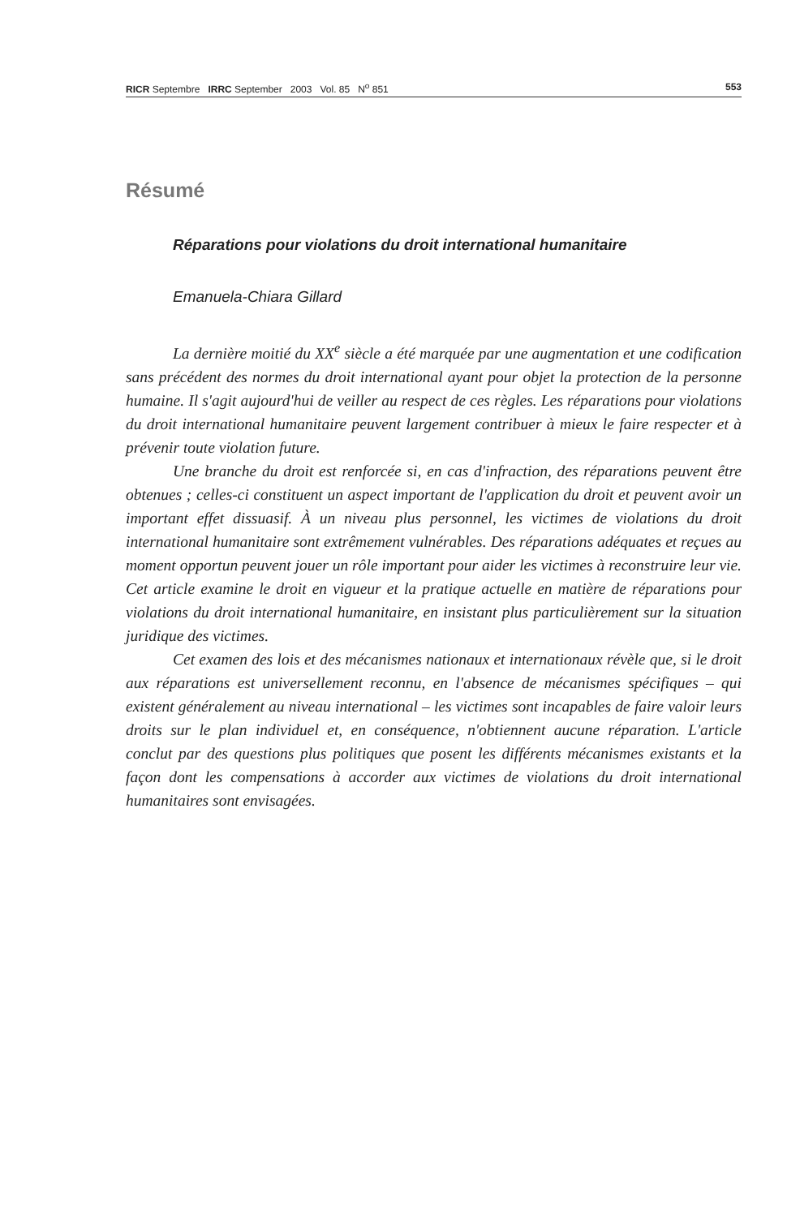RICR Septembre IRRC September 2003 Vol. 85 N<sup>o</sup> 851 553
Résumé
Réparations pour violations du droit international humanitaire
Emanuela-Chiara Gillard
La dernière moitié du XX<sup>e</sup> siècle a été marquée par une augmentation et une codification sans précédent des normes du droit international ayant pour objet la protection de la personne humaine. Il s'agit aujourd'hui de veiller au respect de ces règles. Les réparations pour violations du droit international humanitaire peuvent largement contribuer à mieux le faire respecter et à prévenir toute violation future.
Une branche du droit est renforcée si, en cas d'infraction, des réparations peuvent être obtenues ; celles-ci constituent un aspect important de l'application du droit et peuvent avoir un important effet dissuasif. À un niveau plus personnel, les victimes de violations du droit international humanitaire sont extrêmement vulnérables. Des réparations adéquates et reçues au moment opportun peuvent jouer un rôle important pour aider les victimes à reconstruire leur vie. Cet article examine le droit en vigueur et la pratique actuelle en matière de réparations pour violations du droit international humanitaire, en insistant plus particulièrement sur la situation juridique des victimes.
Cet examen des lois et des mécanismes nationaux et internationaux révèle que, si le droit aux réparations est universellement reconnu, en l'absence de mécanismes spécifiques – qui existent généralement au niveau international – les victimes sont incapables de faire valoir leurs droits sur le plan individuel et, en conséquence, n'obtiennent aucune réparation. L'article conclut par des questions plus politiques que posent les différents mécanismes existants et la façon dont les compensations à accorder aux victimes de violations du droit international humanitaires sont envisagées.